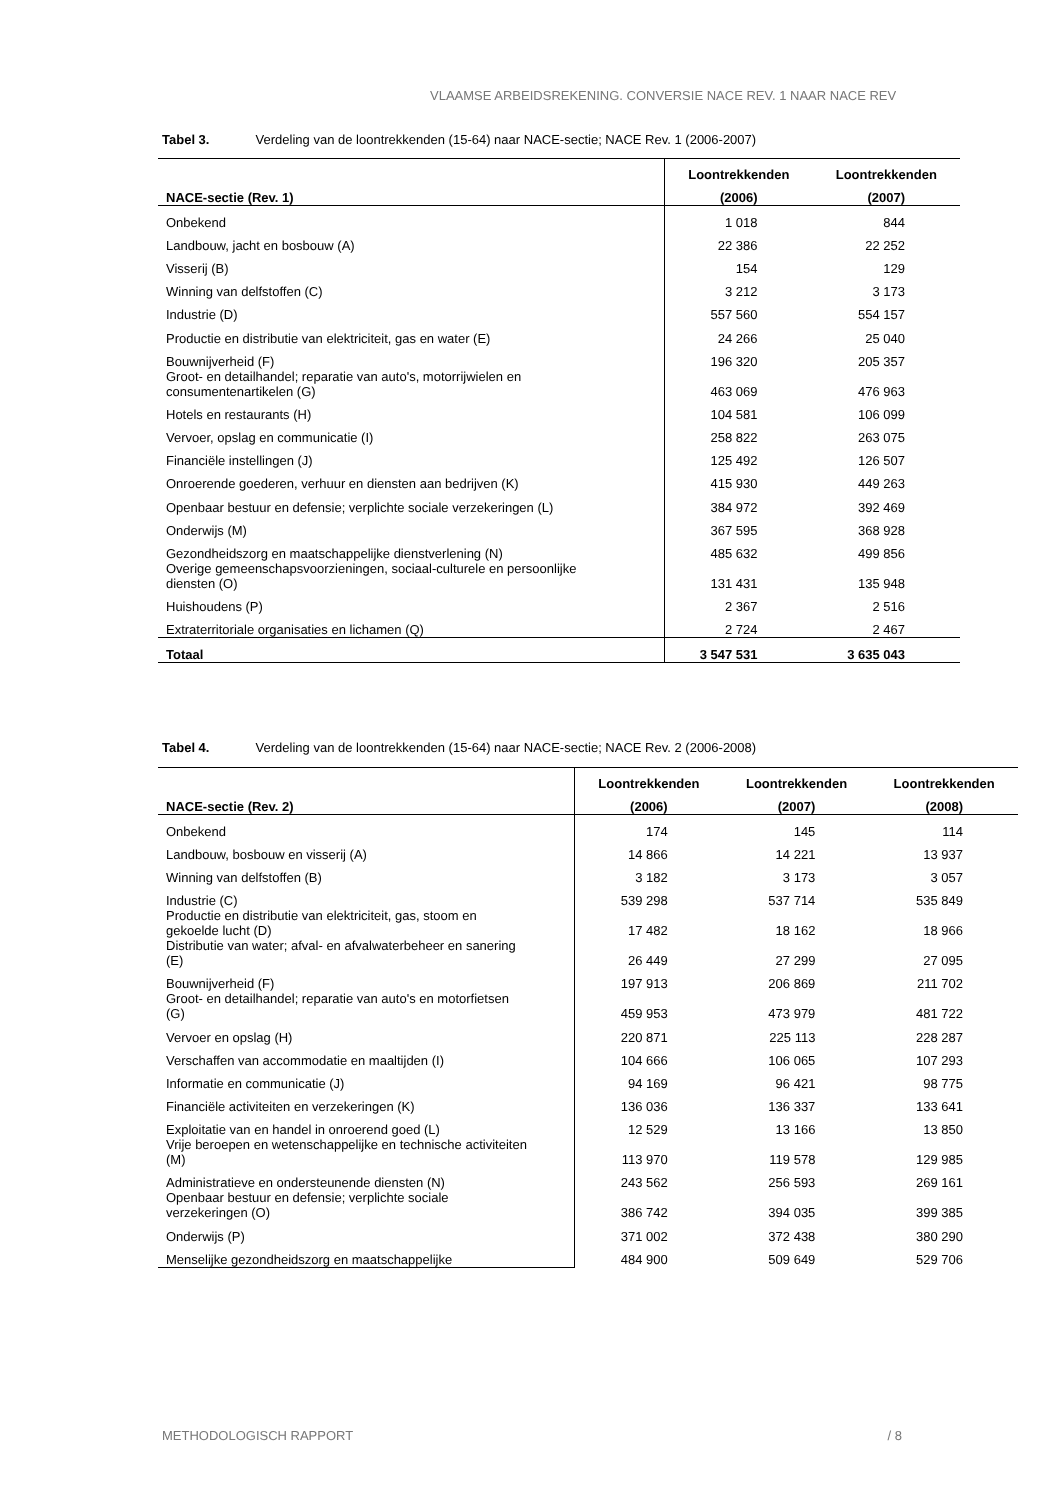VLAAMSE ARBEIDSREKENING. CONVERSIE NACE REV. 1 NAAR NACE REV
Tabel 3. Verdeling van de loontrekkenden (15-64) naar NACE-sectie; NACE Rev. 1 (2006-2007)
| | Loontrekkenden | Loontrekkenden |
| --- | --- | --- |
| NACE-sectie (Rev. 1) | (2006) | (2007) |
| Onbekend | 1 018 | 844 |
| Landbouw, jacht en bosbouw (A) | 22 386 | 22 252 |
| Visserij (B) | 154 | 129 |
| Winning van delfstoffen (C) | 3 212 | 3 173 |
| Industrie (D) | 557 560 | 554 157 |
| Productie en distributie van elektriciteit, gas en water (E) | 24 266 | 25 040 |
| Bouwnijverheid (F) | 196 320 | 205 357 |
| Groot- en detailhandel; reparatie van auto's, motorrijwielen en consumentenartikelen (G) | 463 069 | 476 963 |
| Hotels en restaurants (H) | 104 581 | 106 099 |
| Vervoer, opslag en communicatie (I) | 258 822 | 263 075 |
| Financiële instellingen (J) | 125 492 | 126 507 |
| Onroerende goederen, verhuur en diensten aan bedrijven (K) | 415 930 | 449 263 |
| Openbaar bestuur en defensie; verplichte sociale verzekeringen (L) | 384 972 | 392 469 |
| Onderwijs (M) | 367 595 | 368 928 |
| Gezondheidszorg en maatschappelijke dienstverlening (N) | 485 632 | 499 856 |
| Overige gemeenschapsvoorzieningen, sociaal-culturele en persoonlijke diensten (O) | 131 431 | 135 948 |
| Huishoudens (P) | 2 367 | 2 516 |
| Extraterritoriale organisaties en lichamen (Q) | 2 724 | 2 467 |
| Totaal | 3 547 531 | 3 635 043 |
Tabel 4. Verdeling van de loontrekkenden (15-64) naar NACE-sectie; NACE Rev. 2 (2006-2008)
| | Loontrekkenden | Loontrekkenden | Loontrekkenden |
| --- | --- | --- | --- |
| NACE-sectie (Rev. 2) | (2006) | (2007) | (2008) |
| Onbekend | 174 | 145 | 114 |
| Landbouw, bosbouw en visserij (A) | 14 866 | 14 221 | 13 937 |
| Winning van delfstoffen (B) | 3 182 | 3 173 | 3 057 |
| Industrie (C) | 539 298 | 537 714 | 535 849 |
| Productie en distributie van elektriciteit, gas, stoom en gekoelde lucht (D) | 17 482 | 18 162 | 18 966 |
| Distributie van water; afval- en afvalwaterbeheer en sanering (E) | 26 449 | 27 299 | 27 095 |
| Bouwnijverheid (F) | 197 913 | 206 869 | 211 702 |
| Groot- en detailhandel; reparatie van auto's en motorfietsen (G) | 459 953 | 473 979 | 481 722 |
| Vervoer en opslag (H) | 220 871 | 225 113 | 228 287 |
| Verschaffen van accommodatie en maaltijden (I) | 104 666 | 106 065 | 107 293 |
| Informatie en communicatie (J) | 94 169 | 96 421 | 98 775 |
| Financiële activiteiten en verzekeringen (K) | 136 036 | 136 337 | 133 641 |
| Exploitatie van en handel in onroerend goed (L) | 12 529 | 13 166 | 13 850 |
| Vrije beroepen en wetenschappelijke en technische activiteiten (M) | 113 970 | 119 578 | 129 985 |
| Administratieve en ondersteunende diensten (N) | 243 562 | 256 593 | 269 161 |
| Openbaar bestuur en defensie; verplichte sociale verzekeringen (O) | 386 742 | 394 035 | 399 385 |
| Onderwijs (P) | 371 002 | 372 438 | 380 290 |
| Menselijke gezondheidszorg en maatschappelijke | 484 900 | 509 649 | 529 706 |
METHODOLOGISCH RAPPORT / 8